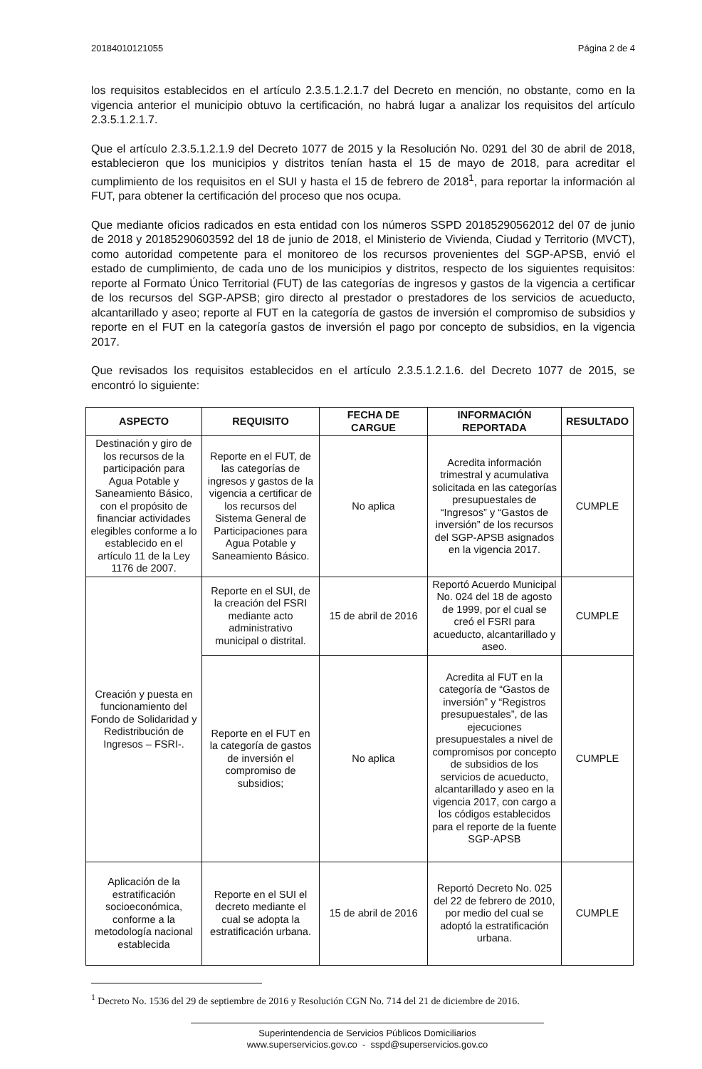20184010121055 Página 2 de 4
los requisitos establecidos en el artículo 2.3.5.1.2.1.7 del Decreto en mención, no obstante, como en la vigencia anterior el municipio obtuvo la certificación, no habrá lugar a analizar los requisitos del artículo 2.3.5.1.2.1.7.
Que el artículo 2.3.5.1.2.1.9 del Decreto 1077 de 2015 y la Resolución No. 0291 del 30 de abril de 2018, establecieron que los municipios y distritos tenían hasta el 15 de mayo de 2018, para acreditar el cumplimiento de los requisitos en el SUI y hasta el 15 de febrero de 2018<sup>1</sup>, para reportar la información al FUT, para obtener la certificación del proceso que nos ocupa.
Que mediante oficios radicados en esta entidad con los números SSPD 20185290562012 del 07 de junio de 2018 y 20185290603592 del 18 de junio de 2018, el Ministerio de Vivienda, Ciudad y Territorio (MVCT), como autoridad competente para el monitoreo de los recursos provenientes del SGP-APSB, envió el estado de cumplimiento, de cada uno de los municipios y distritos, respecto de los siguientes requisitos: reporte al Formato Único Territorial (FUT) de las categorías de ingresos y gastos de la vigencia a certificar de los recursos del SGP-APSB; giro directo al prestador o prestadores de los servicios de acueducto, alcantarillado y aseo; reporte al FUT en la categoría de gastos de inversión el compromiso de subsidios y reporte en el FUT en la categoría gastos de inversión el pago por concepto de subsidios, en la vigencia 2017.
Que revisados los requisitos establecidos en el artículo 2.3.5.1.2.1.6. del Decreto 1077 de 2015, se encontró lo siguiente:
| ASPECTO | REQUISITO | FECHA DE CARGUE | INFORMACIÓN REPORTADA | RESULTADO |
| --- | --- | --- | --- | --- |
| Destinación y giro de los recursos de la participación para Agua Potable y Saneamiento Básico, con el propósito de financiar actividades elegibles conforme a lo establecido en el artículo 11 de la Ley 1176 de 2007. | Reporte en el FUT, de las categorías de ingresos y gastos de la vigencia a certificar de los recursos del Sistema General de Participaciones para Agua Potable y Saneamiento Básico. | No aplica | Acredita información trimestral y acumulativa solicitada en las categorías presupuestales de “Ingresos” y “Gastos de inversión” de los recursos del SGP-APSB asignados en la vigencia 2017. | CUMPLE |
| Creación y puesta en funcionamiento del Fondo de Solidaridad y Redistribución de Ingresos – FSRI-. | Reporte en el SUI, de la creación del FSRI mediante acto administrativo municipal o distrital. | 15 de abril de 2016 | Reportó Acuerdo Municipal No. 024 del 18 de agosto de 1999, por el cual se creó el FSRI para acueducto, alcantarillado y aseo. | CUMPLE |
| | Reporte en el FUT en la categoría de gastos de inversión el compromiso de subsidios; | No aplica | Acredita al FUT en la categoría de “Gastos de inversión” y “Registros presupuestales”, de las ejecuciones presupuestales a nivel de compromisos por concepto de subsidios de los servicios de acueducto, alcantarillado y aseo en la vigencia 2017, con cargo a los códigos establecidos para el reporte de la fuente SGP-APSB | CUMPLE |
| Aplicación de la estratificación socioeconómica, conforme a la metodología nacional establecida | Reporte en el SUI el decreto mediante el cual se adopta la estratificación urbana. | 15 de abril de 2016 | Reportó Decreto No. 025 del 22 de febrero de 2010, por medio del cual se adoptó la estratificación urbana. | CUMPLE |
<sup>1</sup> Decreto No. 1536 del 29 de septiembre de 2016 y Resolución CGN No. 714 del 21 de diciembre de 2016.
Superintendencia de Servicios Públicos Domiciliarios
www.superservicios.gov.co - sspd@superservicios.gov.co